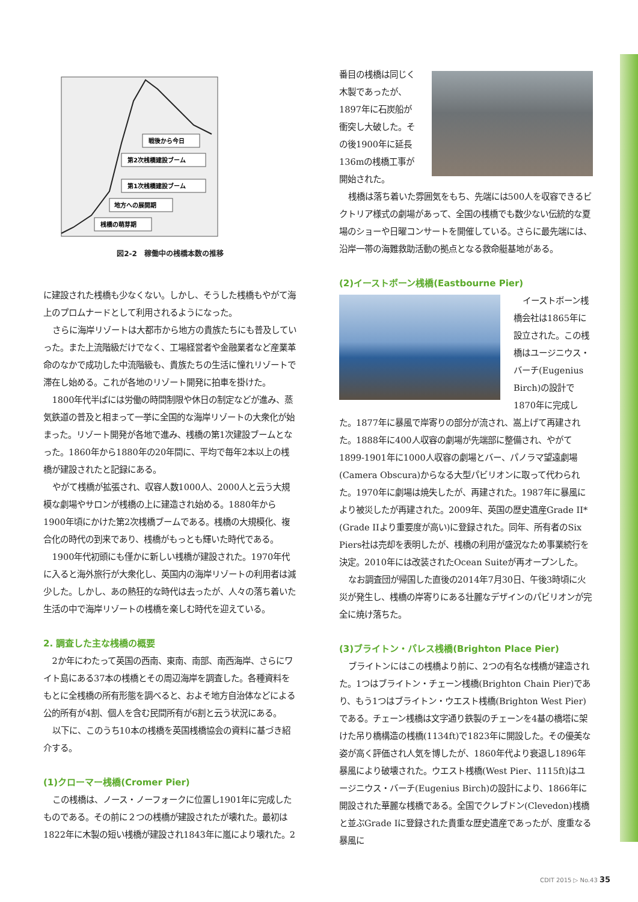戦後から今日
第2次桟橋建設ブーム
第1次桟橋建設ブーム
地方への展開期
桟橋の萌芽期
図2-2　稼働中の桟橋本数の推移
に建設された桟橋も少なくない。しかし、そうした桟橋もやがて海上のプロムナードとして利用されるようになった。
さらに海岸リゾートは大都市から地方の貴族たちにも普及していった。また上流階級だけでなく、工場経営者や金融業者など産業革命のなかで成功した中流階級も、貴族たちの生活に憧れリゾートで滞在し始める。これが各地のリゾート開発に拍車を掛けた。
1800年代半ばには労働の時間制限や休日の制定などが進み、蒸気鉄道の普及と相まって一挙に全国的な海岸リゾートの大衆化が始まった。リゾート開発が各地で進み、桟橋の第1次建設ブームとなった。1860年から1880年の20年間に、平均で毎年2本以上の桟橋が建設されたと記録にある。
やがて桟橋が拡張され、収容人数1000人、2000人と云う大規模な劇場やサロンが桟橋の上に建造され始める。1880年から1900年頃にかけた第2次桟橋ブームである。桟橋の大規模化、複合化の時代の到来であり、桟橋がもっとも輝いた時代である。
1900年代初頭にも僅かに新しい桟橋が建設された。1970年代に入ると海外旅行が大衆化し、英国内の海岸リゾートの利用者は減少した。しかし、あの熱狂的な時代は去ったが、人々の落ち着いた生活の中で海岸リゾートの桟橋を楽しむ時代を迎えている。
2. 調査した主な桟橋の概要
2か年にわたって英国の西南、東南、南部、南西海岸、さらにワイト島にある37本の桟橋とその周辺海岸を調査した。各種資料をもとに全桟橋の所有形態を調べると、およそ地方自治体などによる公的所有が4割、個人を含む民間所有が6割と云う状況にある。
以下に、このうち10本の桟橋を英国桟橋協会の資料に基づき紹介する。
(1)クローマー桟橋(Cromer Pier)
この桟橋は、ノース・ノーフォークに位置し1901年に完成したものである。その前に２つの桟橋が建設されたが壊れた。最初は1822年に木製の短い桟橋が建設され1843年に嵐により壊れた。2
番目の桟橋は同じく木製であったが、1897年に石炭船が衝突し大破した。その後1900年に延長136mの桟橋工事が開始された。
桟橋は落ち着いた雰囲気をもち、先端には500人を収容できるビクトリア様式の劇場があって、全国の桟橋でも数少ない伝統的な夏場のショーや日曜コンサートを開催している。さらに最先端には、沿岸一帯の海難救助活動の拠点となる救命艇基地がある。
(2)イーストボーン桟橋(Eastbourne Pier)
イーストボーン桟橋会社は1865年に設立された。この桟橋はユージニウス・バーチ(Eugenius Birch)の設計で1870年に完成した。1877年に暴風で岸寄りの部分が流され、嵩上げて再建された。1888年に400人収容の劇場が先端部に整備され、やがて1899-1901年に1000人収容の劇場とバー、パノラマ望遠劇場(Camera Obscura)からなる大型パビリオンに取って代わられた。1970年に劇場は焼失したが、再建された。1987年に暴風により被災したが再建された。2009年、英国の歴史遺産Grade II*(Grade IIより重要度が高い)に登録された。同年、所有者のSix Piers社は売却を表明したが、桟橋の利用が盛況なため事業続行を決定。2010年には改装されたOcean Suiteが再オープンした。
なお調査団が帰国した直後の2014年7月30日、午後3時頃に火災が発生し、桟橋の岸寄りにある壮麗なデザインのパビリオンが完全に焼け落ちた。
(3)ブライトン・パレス桟橋(Brighton Place Pier)
ブライトンにはこの桟橋より前に、2つの有名な桟橋が建造された。1つはブライトン・チェーン桟橋(Brighton Chain Pier)であり、もう1つはブライトン・ウエスト桟橋(Brighton West Pier)である。チェーン桟橋は文字通り鉄製のチェーンを4基の橋塔に架けた吊り橋構造の桟橋(1134ft)で1823年に開設した。その優美な姿が高く評価され人気を博したが、1860年代より衰退し1896年暴風により破壊された。ウエスト桟橋(West Pier、1115ft)はユージニウス・バーチ(Eugenius Birch)の設計により、1866年に開設された華麗な桟橋である。全国でクレブドン(Clevedon)桟橋と並ぶGrade Iに登録された貴重な歴史遺産であったが、度重なる暴風に
CDIT 2015 ▷ No.43 35